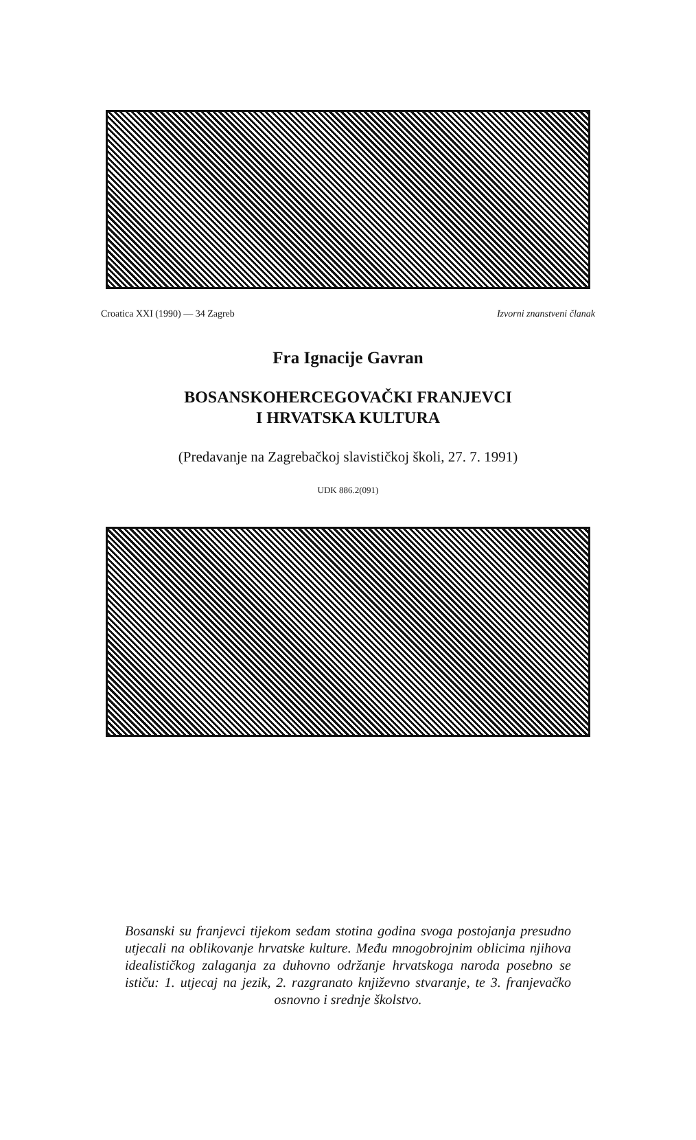Croatica XXI (1990) — 34 Zagreb Izvorni znanstveni članak
Fra Ignacije Gavran
BOSANSKOHERCEGOVAČKI FRANJEVCI
I HRVATSKA KULTURA
(Predavanje na Zagrebačkoj slavističkoj školi, 27. 7. 1991)
UDK 886.2(091)
Bosanski su franjevci tijekom sedam stotina godina svoga postojanja presudno utjecali na oblikovanje hrvatske kulture. Među mnogobrojnim oblicima njihova idealističkog zalaganja za duhovno održanje hrvatskoga naroda posebno se ističu: 1. utjecaj na jezik, 2. razgranato književno stvaranje, te 3. franjevačko osnovno i srednje školstvo.